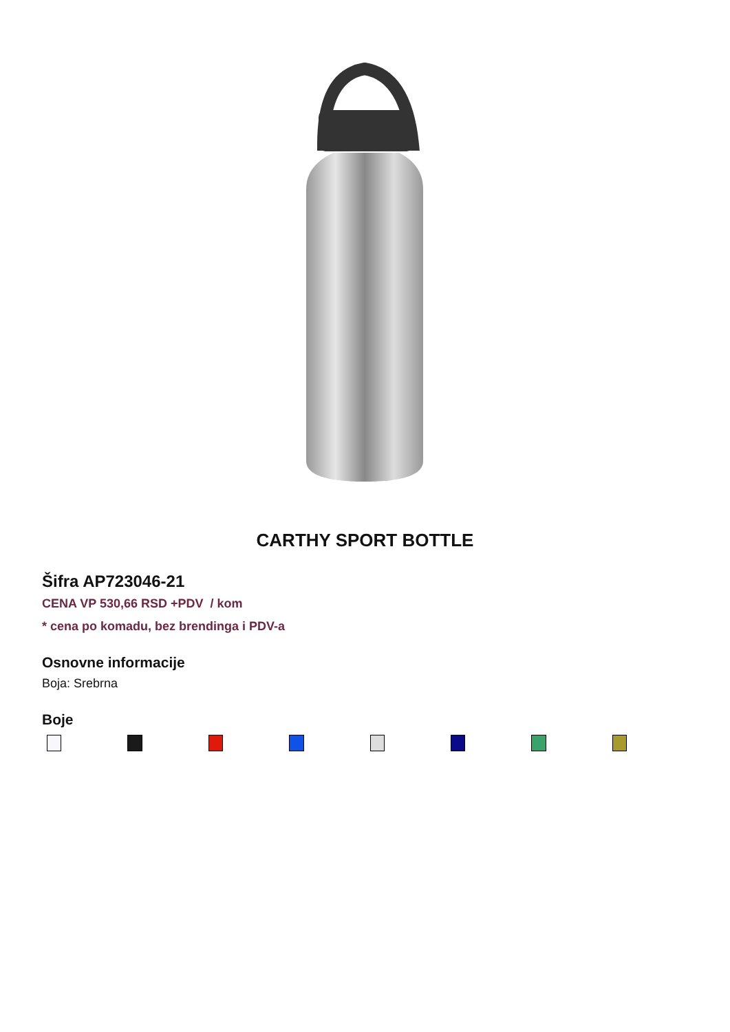CARTHY SPORT BOTTLE
Šifra AP723046-21
CENA VP 530,66 RSD +PDV / kom
* cena po komadu, bez brendinga i PDV-a
Osnovne informacije
Boja: Srebrna
Boje